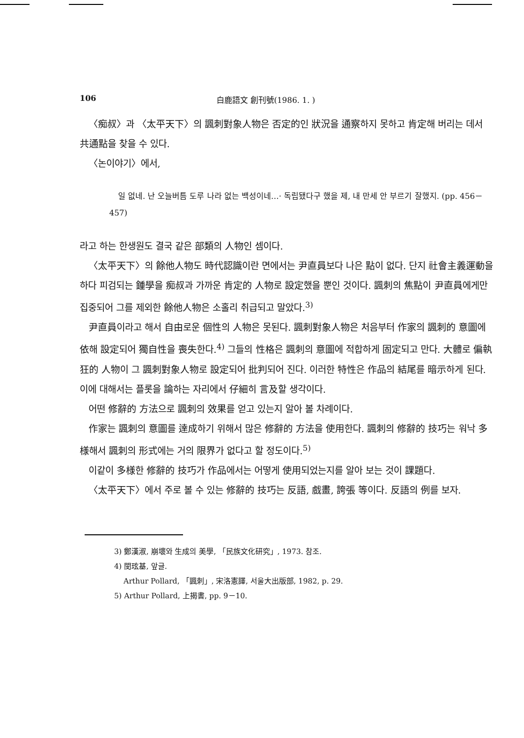106 白鹿語文 創刊號(1986. 1. )
〈痴叔〉과 〈太平天下〉의 諷刺對象人物은 否定的인 狀況을 通察하지 못하고 肯定해 버리는 데서 共通點을 찾을 수 있다.
〈논이야기〉에서,
일 없네. 난 오늘버틈 도루 나라 없는 백성이네…· 독립됐다구 했을 제, 내 만세 안 부르기 잘했지. (pp. 456－457)
라고 하는 한생원도 결국 같은 部類의 人物인 셈이다.
〈太平天下〉의 餘他人物도 時代認識이란 면에서는 尹直員보다 나은 點이 없다. 단지 社會主義運動을 하다 피검되는 鍾學을 痴叔과 가까운 肯定的 人物로 設定했을 뿐인 것이다. 諷刺의 焦點이 尹直員에게만 집중되어 그를 제외한 餘他人物은 소홀리 취급되고 말았다.<sup>3)</sup>
尹直員이라고 해서 自由로운 個性의 人物은 못된다. 諷刺對象人物은 처음부터 作家의 諷刺的 意圖에 依해 設定되어 獨自性을 喪失한다.<sup>4)</sup> 그들의 性格은 諷刺의 意圖에 적합하게 固定되고 만다. 大體로 偏執狂的 人物이 그 諷刺對象人物로 設定되어 批判되어 진다. 이러한 特性은 作品의 結尾를 暗示하게 된다. 이에 대해서는 플롯을 論하는 자리에서 仔細히 言及할 생각이다.
어떤 修辭的 方法으로 諷刺의 效果를 얻고 있는지 알아 볼 차례이다.
作家는 諷刺의 意圖를 達成하기 위해서 많은 修辭的 方法을 使用한다. 諷刺의 修辭的 技巧는 워낙 多様해서 諷刺의 形式에는 거의 限界가 없다고 할 정도이다.<sup>5)</sup>
이같이 多様한 修辭的 技巧가 作品에서는 어떻게 使用되었는지를 알아 보는 것이 課題다.
〈太平天下〉에서 주로 볼 수 있는 修辭的 技巧는 反語, 戲畫, 誇張 等이다. 反語의 例를 보자.
3) 鄭漢淑, 崩壞와 生成의 美學, 「民族文化研究」, 1973. 참조.
4) 閔玹基, 앞글.
Arthur Pollard, 「諷刺」, 宋洛憲譯, 서울大出版部, 1982, p. 29.
5) Arthur Pollard, 上揭書, pp. 9－10.